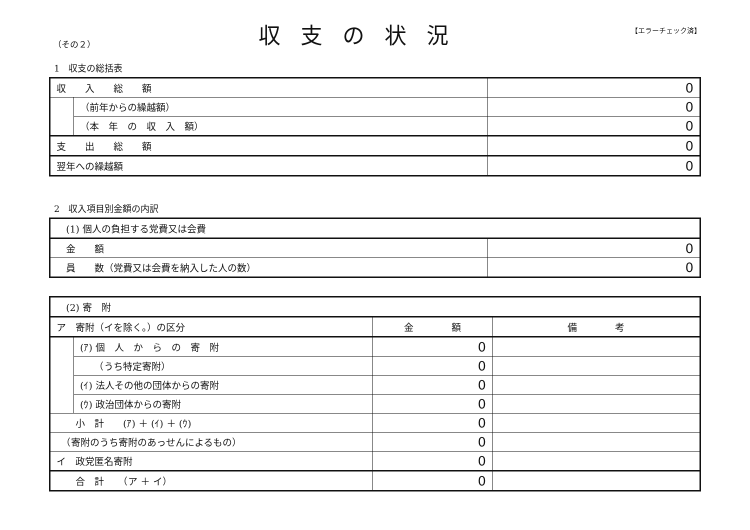（その２） 収支の状況 【エラーチェック済】
1　収支の総括表
| 収 入 総 額 | | 0 |
| | （前年からの繰越額） | 0 |
| | （本 年 の 収 入 額） | 0 |
| 支 出 総 額 | | 0 |
| 翌年への繰越額 | | 0 |
2　収入項目別金額の内訳
| (1) 個人の負担する党費又は会費 | |
| 金 額 | 0 |
| 員 数（党費又は会費を納入した人の数） | 0 |
| (2) 寄 附 | | | |
| ア 寄附（イを除く。）の区分 | | 金 額 | 備 考 |
| | (ｱ) 個 人 か ら の 寄 附 | 0 | |
| | （うち特定寄附） | 0 | |
| | (ｲ) 法人その他の団体からの寄附 | 0 | |
| | (ｳ) 政治団体からの寄附 | 0 | |
| 小 計 (ｱ) ＋ (ｲ) ＋ (ｳ) | | 0 | |
| （寄附のうち寄附のあっせんによるもの） | | 0 | |
| イ 政党匿名寄附 | | 0 | |
| 合 計 （ア ＋ イ） | | 0 | |